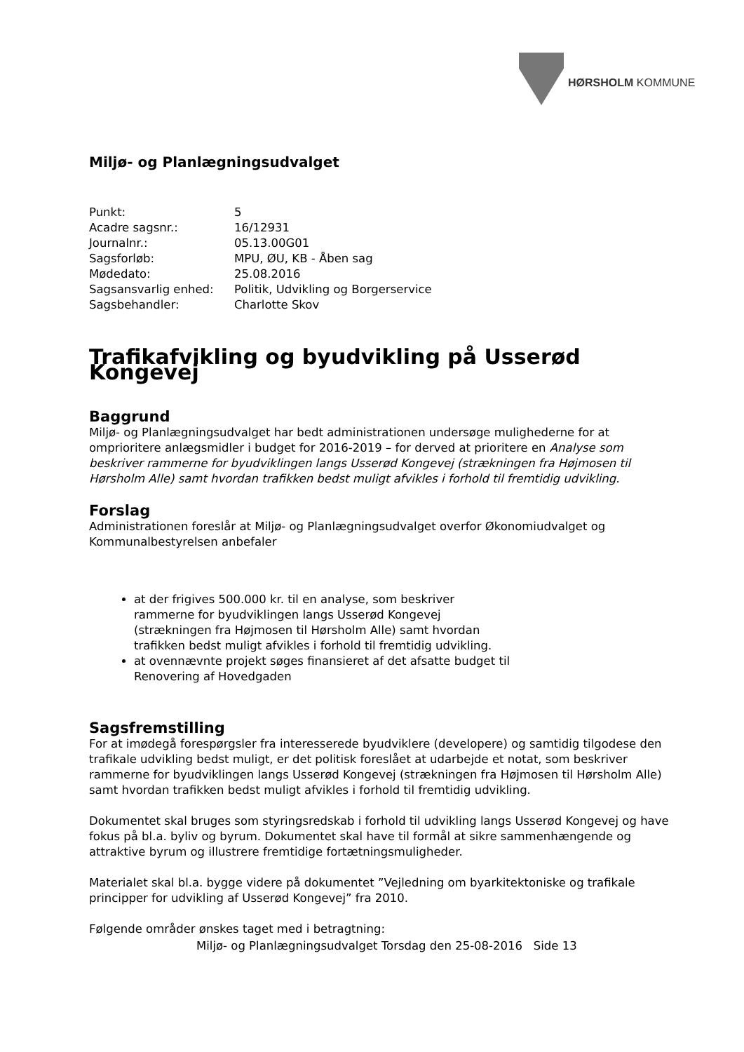HØRSHOLM KOMMUNE
Miljø- og Planlægningsudvalget
| Punkt: | 5 |
| Acadre sagsnr.: | 16/12931 |
| Journalnr.: | 05.13.00G01 |
| Sagsforløb: | MPU, ØU, KB - Åben sag |
| Mødedato: | 25.08.2016 |
| Sagsansvarlig enhed: | Politik, Udvikling og Borgerservice |
| Sagsbehandler: | Charlotte Skov |
Trafikafvikling og byudvikling på Usserød Kongevej
Baggrund
Miljø- og Planlægningsudvalget har bedt administrationen undersøge mulighederne for at omprioritere anlægsmidler i budget for 2016-2019 – for derved at prioritere en Analyse som beskriver rammerne for byudviklingen langs Usserød Kongevej (strækningen fra Højmosen til Hørsholm Alle) samt hvordan trafikken bedst muligt afvikles i forhold til fremtidig udvikling.
Forslag
Administrationen foreslår at Miljø- og Planlægningsudvalget overfor Økonomiudvalget og Kommunalbestyrelsen anbefaler
at der frigives 500.000 kr. til en analyse, som beskriver rammerne for byudviklingen langs Usserød Kongevej (strækningen fra Højmosen til Hørsholm Alle) samt hvordan trafikken bedst muligt afvikles i forhold til fremtidig udvikling.
at ovennævnte projekt søges finansieret af det afsatte budget til Renovering af Hovedgaden
Sagsfremstilling
For at imødegå forespørgsler fra interesserede byudviklere (developere) og samtidig tilgodese den trafikale udvikling bedst muligt, er det politisk foreslået at udarbejde et notat, som beskriver rammerne for byudviklingen langs Usserød Kongevej (strækningen fra Højmosen til Hørsholm Alle) samt hvordan trafikken bedst muligt afvikles i forhold til fremtidig udvikling.
Dokumentet skal bruges som styringsredskab i forhold til udvikling langs Usserød Kongevej og have fokus på bl.a. byliv og byrum. Dokumentet skal have til formål at sikre sammenhængende og attraktive byrum og illustrere fremtidige fortætningsmuligheder.
Materialet skal bl.a. bygge videre på dokumentet ”Vejledning om byarkitektoniske og trafikale principper for udvikling af Usserød Kongevej” fra 2010.
Følgende områder ønskes taget med i betragtning:
Miljø- og Planlægningsudvalget Torsdag den 25-08-2016 Side 13